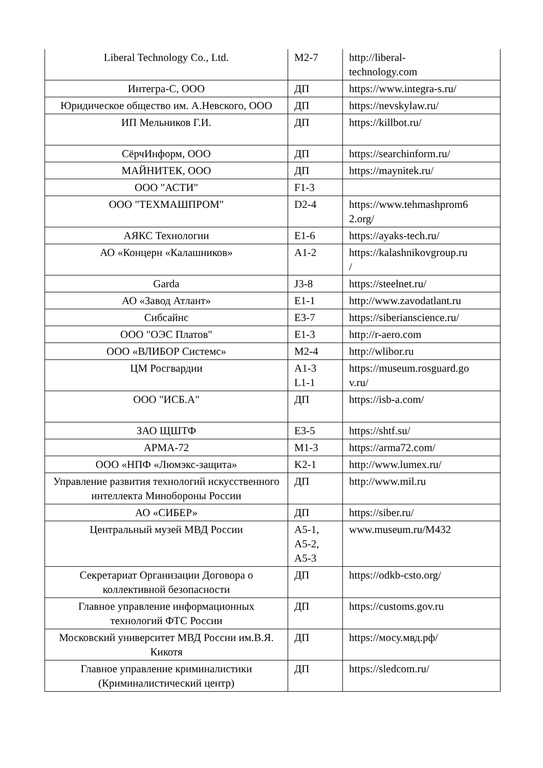| Liberal Technology Co., Ltd. | M2-7 | http://liberal- technology.com |
| Интегра-С, ООО | ДП | https://www.integra-s.ru/ |
| Юридическое общество им. А.Невского, ООО | ДП | https://nevskylaw.ru/ |
| ИП Мельников Г.И. | ДП | https://killbot.ru/ |
| СёрчИнформ, ООО | ДП | https://searchinform.ru/ |
| МАЙНИТЕК, ООО | ДП | https://maynitek.ru/ |
| ООО "АСТИ" | F1-3 | |
| ООО "ТЕХМАШПРОМ" | D2-4 | https://www.tehmashprom6 2.org/ |
| АЯКС Технологии | E1-6 | https://ayaks-tech.ru/ |
| АО «Концерн «Калашников» | A1-2 | https://kalashnikovgroup.ru / |
| Garda | J3-8 | https://steelnet.ru/ |
| АО «Завод Атлант» | E1-1 | http://www.zavodatlant.ru |
| Сибсайнс | E3-7 | https://siberianscience.ru/ |
| ООО "ОЭС Платов" | E1-3 | http://r-aero.com |
| ООО «ВЛИБОР Системс» | M2-4 | http://wlibor.ru |
| ЦМ Росгвардии | A1-3 L1-1 | https://museum.rosguard.go v.ru/ |
| ООО "ИСБ.А" | ДП | https://isb-a.com/ |
| ЗАО ЩШТФ | E3-5 | https://shtf.su/ |
| АРМА-72 | M1-3 | https://arma72.com/ |
| ООО «НПФ «Люмэкс-защита» | K2-1 | http://www.lumex.ru/ |
| Управление развития технологий искусственного интеллекта Минобороны России | ДП | http://www.mil.ru |
| АО «СИБЕР» | ДП | https://siber.ru/ |
| Центральный музей МВД России | A5-1, A5-2, A5-3 | www.museum.ru/M432 |
| Секретариат Организации Договора о коллективной безопасности | ДП | https://odkb-csto.org/ |
| Главное управление информационных технологий ФТС России | ДП | https://customs.gov.ru |
| Московский университет МВД России им.В.Я. Кикотя | ДП | https://мосу.мвд.рф/ |
| Главное управление криминалистики (Криминалистический центр) | ДП | https://sledcom.ru/ |